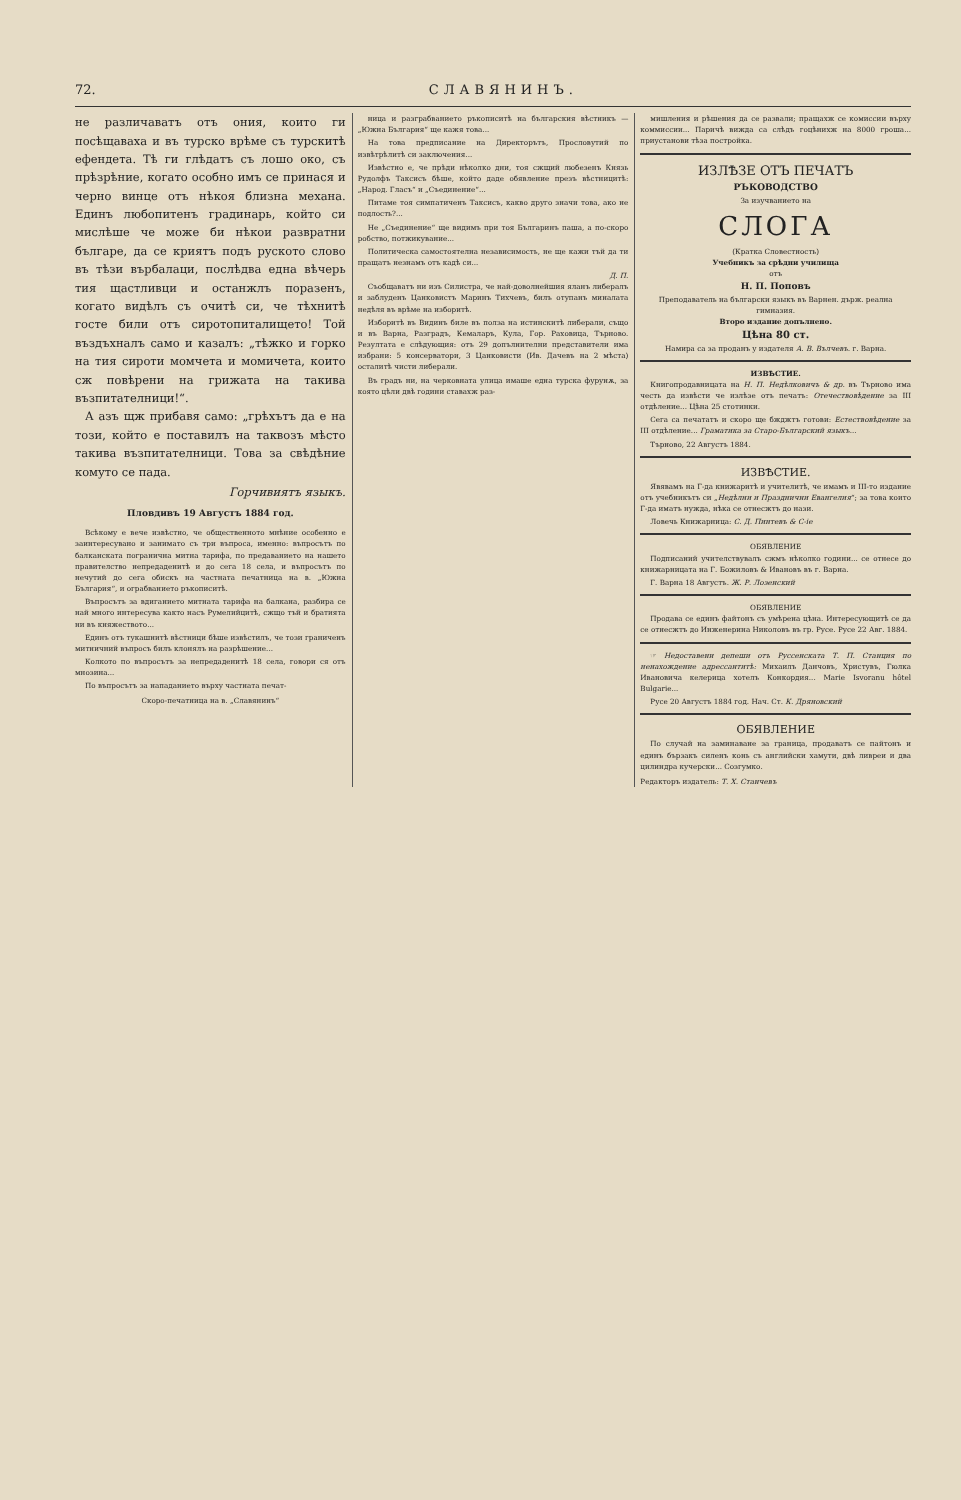72. СЛАВЯНИНЪ.
не различаватъ отъ ония, които ги посѣщаваха и въ турско врѣме съ турскитѣ ефендета. Тѣ ги глѣдатъ съ лошо око, съ прѣзрѣние, когато особно имъ се принася и черно винце отъ нѣкоя близна механа. Единъ любопитенъ градинарь, който си мислѣше че може би нѣкои развратни българе, да се криятъ подъ руското слово въ тѣзи върбалаци, послѣдва една вѣчерь тия щастливци и останжлъ поразенъ, когато видѣлъ съ очитѣ си, че тѣхнитѣ госте били отъ сиротопиталището! Той въздъхналъ само и казалъ: „тѣжко и горко на тия сироти момчета и момичета, които сж повѣрени на грижата на такива възпитателници!“.
А азъ щж прибавя само: „грѣхътъ да е на този, който е поставилъ на таквозъ мѣсто такива възпитателници. Това за свѣдѣние комуто се пада.
Горчивиятъ языкъ.
Пловдивъ 19 Августъ 1884 год.
Всѣкому е вече извѣстно, че общественното мнѣние особенно е заинтересувано и занимато съ три въпроса, именно: въпросътъ по балканската погранична митна тарифа, по предаванието на нашето правителство непредаденитѣ и до сега 18 села, и въпросътъ по нечутий до сега обискъ на частната печатница на в. „Южна България“, и ограбванието ръкописитѣ.
Въпросътъ за вдиганието митната тарифа на балкана, разбира се най много интересува както насъ Румелийцитѣ, сжщо тъй и братията ни въ княжеството...
Единъ отъ тукашнитѣ вѣстници бѣше извѣстилъ, че този граниченъ митничний въпросъ билъ клонялъ на разрѣшение...
Колкото по въпросътъ за непредаденитѣ 18 села, говори ся отъ мнозина...
По въпросътъ за нападанието върху частната печат-
Скоро-печатница на в. „Славянинъ“
ница и разграбванието ръкописитѣ на българския вѣстникъ — „Южна България“ ще кажя това...
На това предписание на Директорътъ, Прословутий по извѣтрѣлитѣ си заключения...
Извѣстно е, че прѣди нѣколко дни, тоя сжщий любезенъ Князь Рудолфъ Таксисъ бѣше, който даде обявление презъ вѣстницитѣ: „Народ. Гласъ“ и „Съединение“...
Питаме тоя симпатиченъ Таксисъ, какво друго значи това, ако не подлость?...
Не „Съединение“ ще видимъ при тоя Българинъ паша, а по-скоро робство, потжикувание...
Политическа самостоятелна независимость, не ще кажи тъй да ти пращатъ незнамъ отъ кадѣ си...
Д. П.
Съобщаватъ ни изъ Силистра, че най-доволнейшия яланъ либералъ и заблуденъ Цанковистъ Маринъ Тихчевъ, билъ отупанъ миналата недѣля въ врѣме на изборитѣ.
Изборитѣ въ Видинъ биле въ полза на истинскитѣ либерали, също и въ Варна, Разградъ, Кемаларъ, Кула, Гор. Раховица, Търново. Резултата е слѣдующия: отъ 29 допълнителни представители има избрани: 5 консерватори, 3 Цанковисти (Ив. Дачевъ на 2 мѣста) осталитѣ чисти либерали.
Въ градъ ни, на черковната улица имаше една турска фурунѫ, за която цѣли двѣ години ставахж раз-
мишления и рѣшения да се развали; пращахж се комиссии върху коммиссии... Паричѣ вижда са слѣдъ гоцѣнихж на 8000 гроша... приустанови тѣза постройка.
ИЗЛѢЗЕ ОТЪ ПЕЧАТЪ
РЪКОВОДСТВО
За изучванието на
СЛОГА
(Кратка Словестность)
Учебникъ за срѣдни училища
отъ
Н. П. Поповъ
Преподаватель на български языкъ въ Варнен. държ. реална гимназия.
Второ издание допълнено.
Цѣна 80 ст.
Намира са за проданъ у издателя А. В. Вълчевъ. г. Варна.
ИЗВѢСТИЕ.
Книгопродавницата на Н. П. Недѣлковичъ & др. въ Търново има честь да извѣсти че излѣзе отъ печатъ: Отечествовѣдение за III отдѣление... Цѣна 25 стотинки.
Сега са печататъ и скоро ще бжджтъ готови: Естествовѣдение за III отдѣление... Граматика за Старо-Българский языкъ...
Търново, 22 Августъ 1884.
ИЗВѢСТИЕ.
Явявамъ на Г-да книжаритѣ и учителитѣ, че имамъ и III-то издание отъ учебникътъ си „Недѣлни и Празднични Евангелия“; за това които Г-да иматъ нужда, нѣка се отнесжтъ до нази.
Ловечь Книжарница: С. Д. Пинтевъ & С-ie
ОБЯВЛЕНИЕ
Подписаний учителствувалъ сжмъ нѣколко години... се отнесе до книжарницата на Г. Божиловъ & Ивановъ въ г. Варна.
Г. Варна 18 Августъ. Ж. Р. Лозенский
ОБЯВЛЕНИЕ
Продава се единъ файтонъ съ умѣрена цѣна. Интересующитѣ се да се отнесжтъ до Инженерина Николовъ въ гр. Русе. Русе 22 Авг. 1884.
☞ Недоставени депеши отъ Руссенската Т. П. Станция по ненахождение адрессантитѣ: Михаилъ Данчовъ, Христувъ, Гюлка Ивановича келерица хотелъ Конкордия... Marie Isvoranu hôtel Bulgarie...
Русе 20 Августъ 1884 год. Нач. Ст. К. Дряновский
ОБЯВЛЕНИЕ
По случай на заминаване за граница, продаватъ се пайтонъ и единъ бързакъ силенъ конь съ английски хамути, двѣ ливреи и два цилиндра кучерски... Созгумко.
Редакторъ издатель: Т. Х. Станчевъ